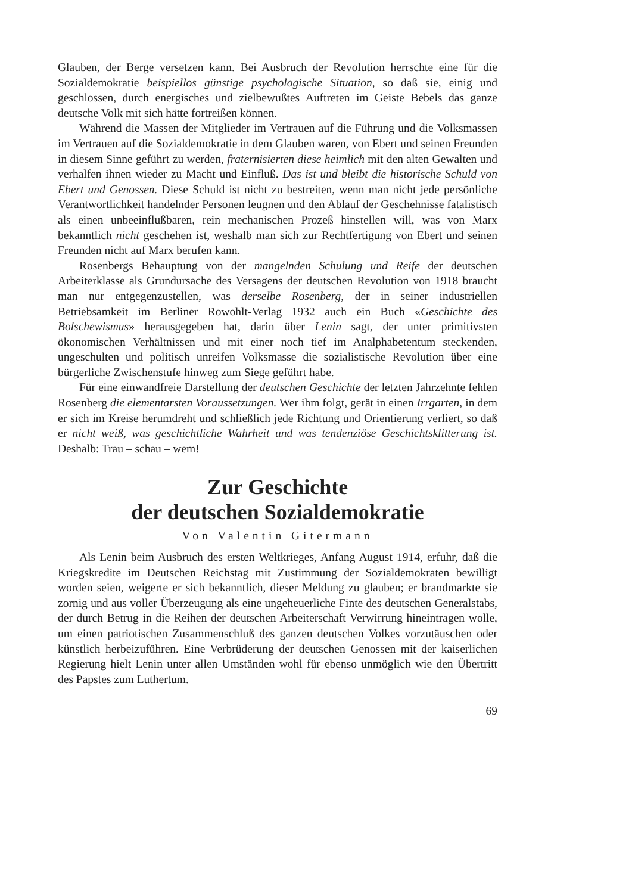Glauben, der Berge versetzen kann. Bei Ausbruch der Revolution herrschte eine für die Sozialdemokratie beispiellos günstige psychologische Situation, so daß sie, einig und geschlossen, durch energisches und zielbewußtes Auftreten im Geiste Bebels das ganze deutsche Volk mit sich hätte fortreißen können.
Während die Massen der Mitglieder im Vertrauen auf die Führung und die Volksmassen im Vertrauen auf die Sozialdemokratie in dem Glauben waren, von Ebert und seinen Freunden in diesem Sinne geführt zu werden, fraternisierten diese heimlich mit den alten Gewalten und verhalfen ihnen wieder zu Macht und Einfluß. Das ist und bleibt die historische Schuld von Ebert und Genossen. Diese Schuld ist nicht zu bestreiten, wenn man nicht jede persönliche Verantwortlichkeit handelnder Personen leugnen und den Ablauf der Geschehnisse fatalistisch als einen unbeeinflußbaren, rein mechanischen Prozeß hinstellen will, was von Marx bekanntlich nicht geschehen ist, weshalb man sich zur Rechtfertigung von Ebert und seinen Freunden nicht auf Marx berufen kann.
Rosenbergs Behauptung von der mangelnden Schulung und Reife der deutschen Arbeiterklasse als Grundursache des Versagens der deutschen Revolution von 1918 braucht man nur entgegenzustellen, was derselbe Rosenberg, der in seiner industriellen Betriebsamkeit im Berliner Rowohlt-Verlag 1932 auch ein Buch «Geschichte des Bolschewismus» herausgegeben hat, darin über Lenin sagt, der unter primitivsten ökonomischen Verhältnissen und mit einer noch tief im Analphabetentum steckenden, ungeschulten und politisch unreifen Volksmasse die sozialistische Revolution über eine bürgerliche Zwischenstufe hinweg zum Siege geführt habe.
Für eine einwandfreie Darstellung der deutschen Geschichte der letzten Jahrzehnte fehlen Rosenberg die elementarsten Voraussetzungen. Wer ihm folgt, gerät in einen Irrgarten, in dem er sich im Kreise herumdreht und schließlich jede Richtung und Orientierung verliert, so daß er nicht weiß, was geschichtliche Wahrheit und was tendenziöse Geschichtsklitterung ist. Deshalb: Trau – schau – wem!
Zur Geschichte
der deutschen Sozialdemokratie
Von Valentin Gitermann
Als Lenin beim Ausbruch des ersten Weltkrieges, Anfang August 1914, erfuhr, daß die Kriegskredite im Deutschen Reichstag mit Zustimmung der Sozialdemokraten bewilligt worden seien, weigerte er sich bekanntlich, dieser Meldung zu glauben; er brandmarkte sie zornig und aus voller Überzeugung als eine ungeheuerliche Finte des deutschen Generalstabs, der durch Betrug in die Reihen der deutschen Arbeiterschaft Verwirrung hineintragen wolle, um einen patriotischen Zusammenschluß des ganzen deutschen Volkes vorzutäuschen oder künstlich herbeizuführen. Eine Verbrüderung der deutschen Genossen mit der kaiserlichen Regierung hielt Lenin unter allen Umständen wohl für ebenso unmöglich wie den Übertritt des Papstes zum Luthertum.
69